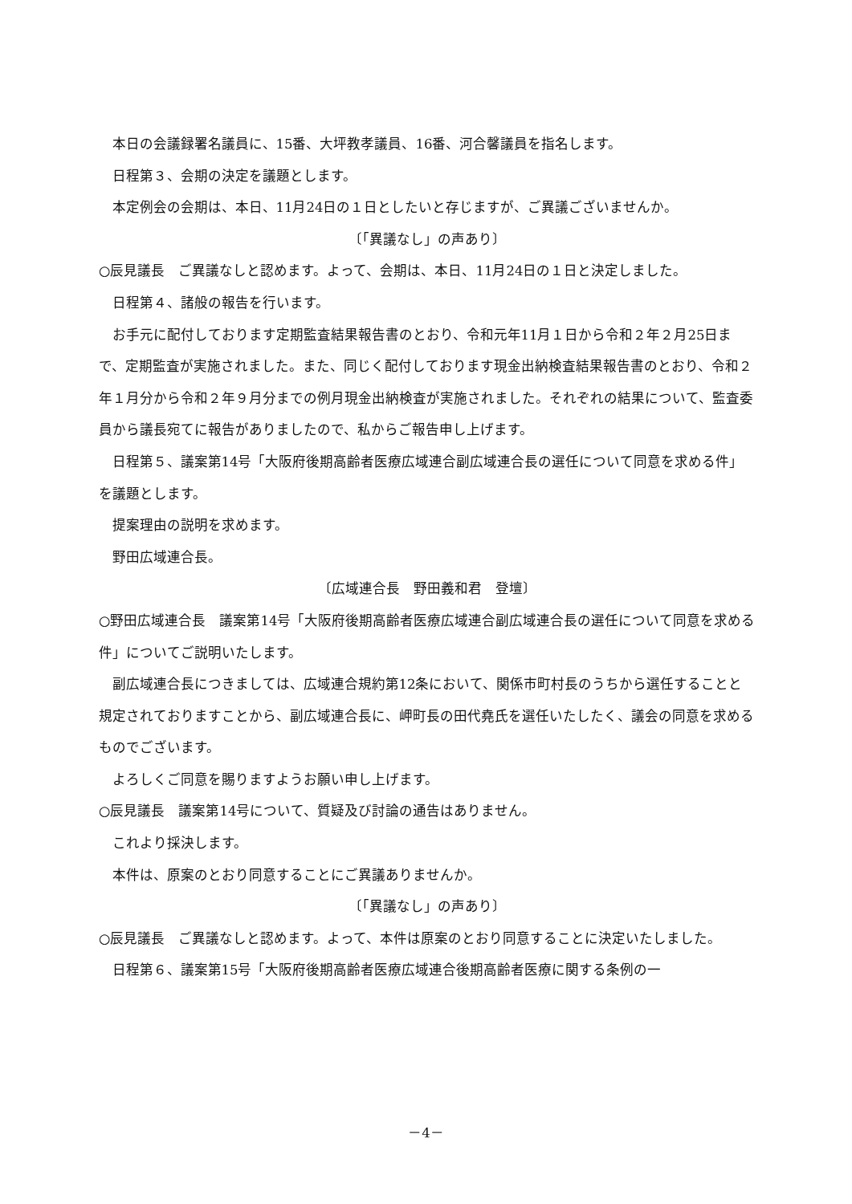本日の会議録署名議員に、15番、大坪教孝議員、16番、河合馨議員を指名します。
日程第３、会期の決定を議題とします。
本定例会の会期は、本日、11月24日の１日としたいと存じますが、ご異議ございませんか。
〔「異議なし」の声あり〕
○辰見議長　ご異議なしと認めます。よって、会期は、本日、11月24日の１日と決定しました。
日程第４、諸般の報告を行います。
お手元に配付しております定期監査結果報告書のとおり、令和元年11月１日から令和２年２月25日まで、定期監査が実施されました。また、同じく配付しております現金出納検査結果報告書のとおり、令和２年１月分から令和２年９月分までの例月現金出納検査が実施されました。それぞれの結果について、監査委員から議長宛てに報告がありましたので、私からご報告申し上げます。
日程第５、議案第14号「大阪府後期高齢者医療広域連合副広域連合長の選任について同意を求める件」を議題とします。
提案理由の説明を求めます。
野田広域連合長。
〔広域連合長　野田義和君　登壇〕
○野田広域連合長　議案第14号「大阪府後期高齢者医療広域連合副広域連合長の選任について同意を求める件」についてご説明いたします。
副広域連合長につきましては、広域連合規約第12条において、関係市町村長のうちから選任することと規定されておりますことから、副広域連合長に、岬町長の田代堯氏を選任いたしたく、議会の同意を求めるものでございます。
よろしくご同意を賜りますようお願い申し上げます。
○辰見議長　議案第14号について、質疑及び討論の通告はありません。
これより採決します。
本件は、原案のとおり同意することにご異議ありませんか。
〔「異議なし」の声あり〕
○辰見議長　ご異議なしと認めます。よって、本件は原案のとおり同意することに決定いたしました。
日程第６、議案第15号「大阪府後期高齢者医療広域連合後期高齢者医療に関する条例の一
－4－